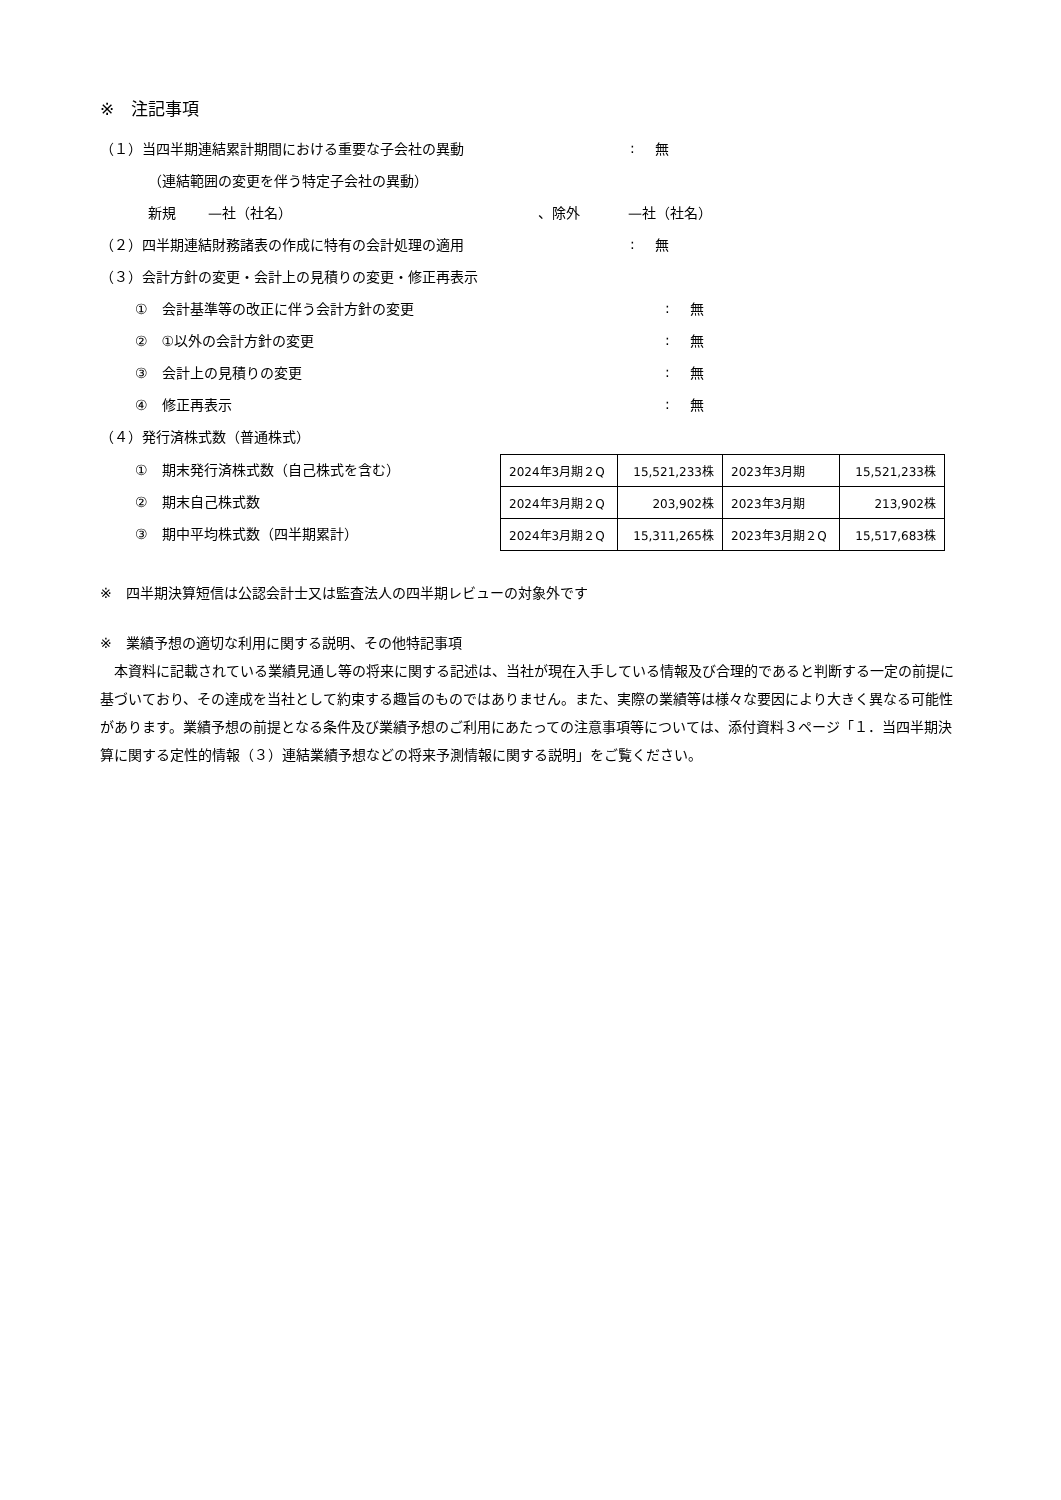※　注記事項
（１）当四半期連結累計期間における重要な子会社の異動: 無
（連結範囲の変更を伴う特定子会社の異動）
新規 —社（社名） 、除外 —社（社名）
（２）四半期連結財務諸表の作成に特有の会計処理の適用: 無
（３）会計方針の変更・会計上の見積りの変更・修正再表示
①　会計基準等の改正に伴う会計方針の変更: 無
②　①以外の会計方針の変更: 無
③　会計上の見積りの変更: 無
④　修正再表示: 無
（４）発行済株式数（普通株式）
①　期末発行済株式数（自己株式を含む）
②　期末自己株式数
③　期中平均株式数（四半期累計）
| 2024年3月期２Q | 15,521,233株 | 2023年3月期 | 15,521,233株 |
| 2024年3月期２Q | 203,902株 | 2023年3月期 | 213,902株 |
| 2024年3月期２Q | 15,311,265株 | 2023年3月期２Q | 15,517,683株 |
※　四半期決算短信は公認会計士又は監査法人の四半期レビューの対象外です
※　業績予想の適切な利用に関する説明、その他特記事項
　本資料に記載されている業績見通し等の将来に関する記述は、当社が現在入手している情報及び合理的であると判断する一定の前提に基づいており、その達成を当社として約束する趣旨のものではありません。また、実際の業績等は様々な要因により大きく異なる可能性があります。業績予想の前提となる条件及び業績予想のご利用にあたっての注意事項等については、添付資料３ページ「１．当四半期決算に関する定性的情報（３）連結業績予想などの将来予測情報に関する説明」をご覧ください。